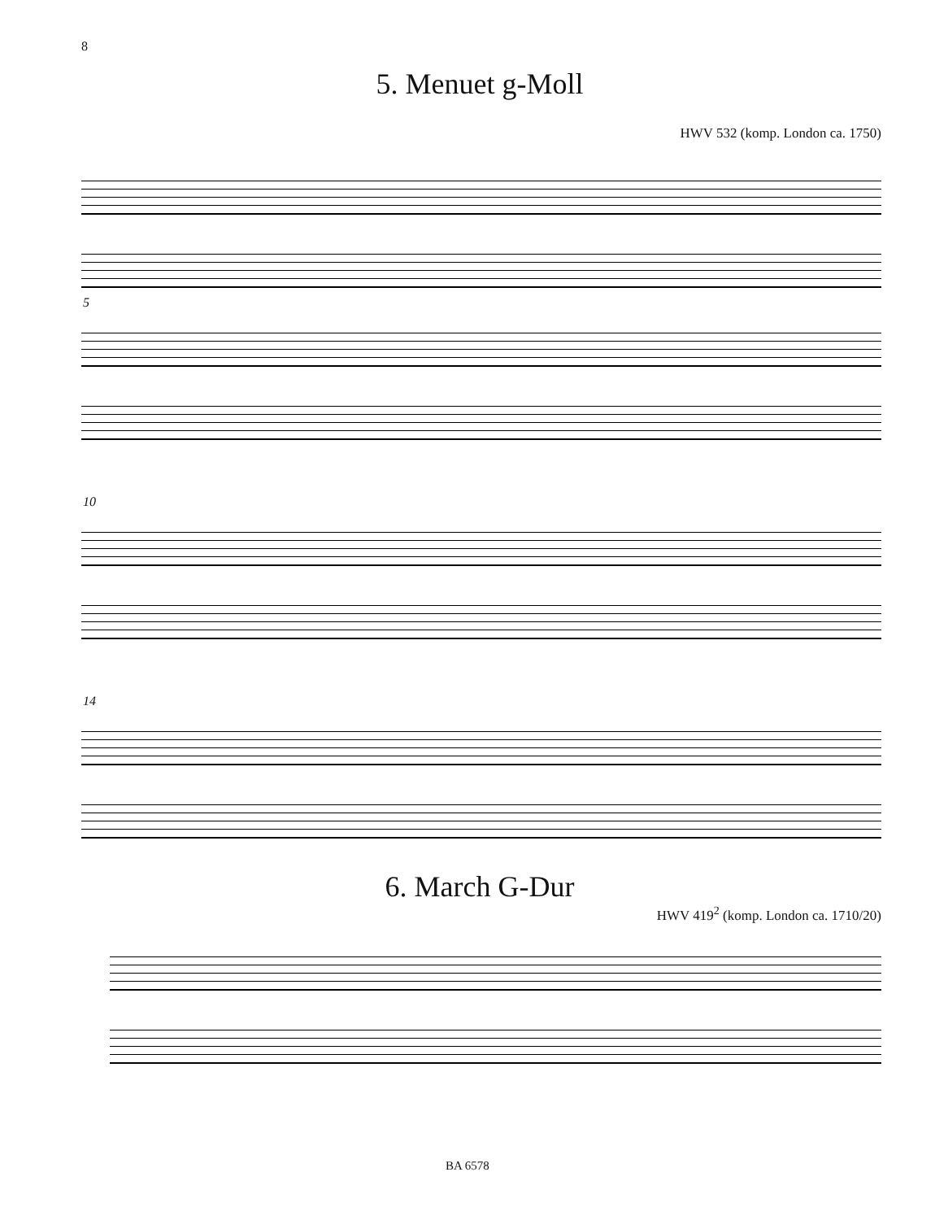8
5. Menuet g-Moll
HWV 532 (komp. London ca. 1750)
5
10
14
6. March G-Dur
HWV 419<sup>2</sup> (komp. London ca. 1710/20)
BA 6578